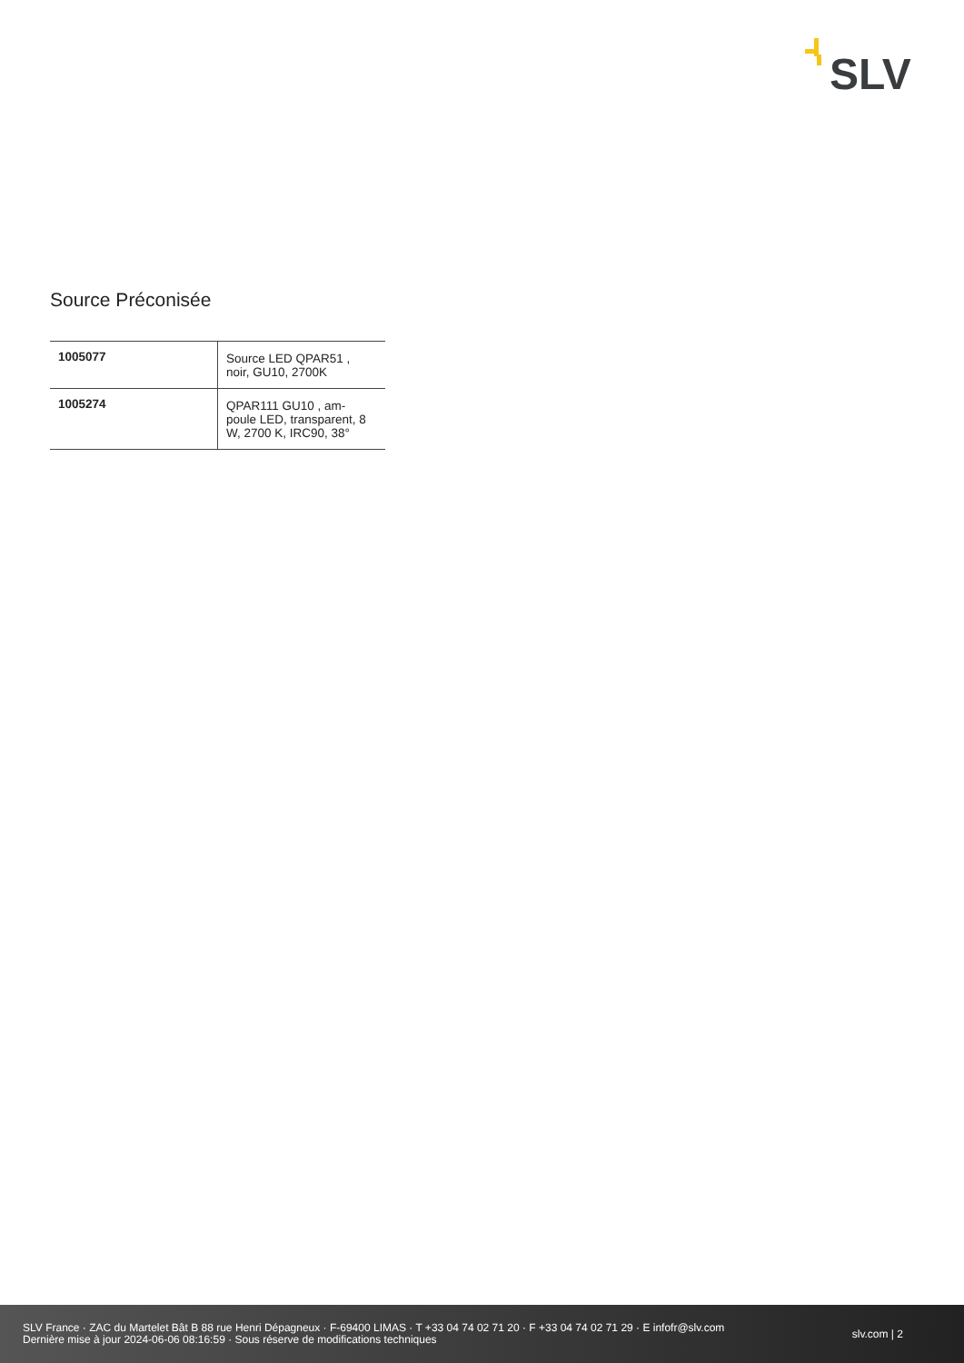SLV
Source Préconisée
| 1005077 | Source LED QPAR51 , noir, GU10, 2700K |
| 1005274 | QPAR111 GU10 , am- poule LED, transparent, 8 W, 2700 K, IRC90, 38° |
SLV France · ZAC du Martelet Bât B 88 rue Henri Dépagneux · F-69400 LIMAS · T +33 04 74 02 71 20 · F +33 04 74 02 71 29 · E infofr@slv.com
Dernière mise à jour 2024-06-06 08:16:59 · Sous réserve de modifications techniques
slv.com | 2